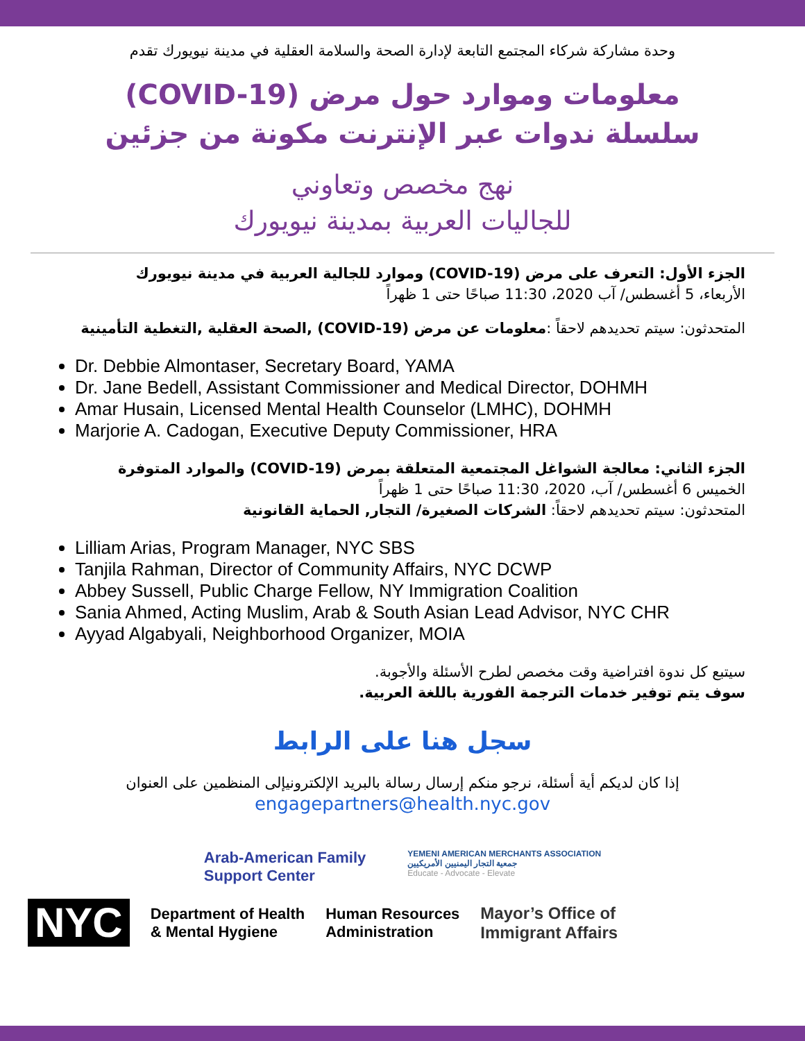وحدة مشاركة شركاء المجتمع التابعة لإدارة الصحة والسلامة العقلية في مدينة نيويورك تقدم
معلومات وموارد حول مرض (COVID-19)
سلسلة ندوات عبر الإنترنت مكونة من جزئين
نهج مخصص وتعاوني
للجاليات العربية بمدينة نيويورك
الجزء الأول: التعرف على مرض (COVID-19) وموارد للجالية العربية في مدينة نيويورك
الأربعاء، 5 أغسطس/ آب 2020، 11:30 صباحًا حتى 1 ظهراً
المتحدثون: سيتم تحديدهم لاحقاً :معلومات عن مرض (COVID-19) ,الصحة العقلية ,التغطية التأمينية
Dr. Debbie Almontaser, Secretary Board, YAMA
Dr. Jane Bedell, Assistant Commissioner and Medical Director, DOHMH
Amar Husain, Licensed Mental Health Counselor (LMHC), DOHMH
Marjorie A. Cadogan, Executive Deputy Commissioner, HRA
الجزء الثاني: معالجة الشواغل المجتمعية المتعلقة بمرض (COVID-19) والموارد المتوفرة
الخميس 6 أغسطس/ آب، 2020، 11:30 صباحًا حتى 1 ظهراً
المتحدثون: سيتم تحديدهم لاحقاً: الشركات الصغيرة/ التجار, الحماية القانونية
Lilliam Arias, Program Manager, NYC SBS
Tanjila Rahman, Director of Community Affairs, NYC DCWP
Abbey Sussell, Public Charge Fellow, NY Immigration Coalition
Sania Ahmed, Acting Muslim, Arab & South Asian Lead Advisor, NYC CHR
Ayyad Algabyali, Neighborhood Organizer, MOIA
سيتبع كل ندوة افتراضية وقت مخصص لطرح الأسئلة والأجوبة.
سوف يتم توفير خدمات الترجمة الفورية باللغة العربية.
سجل هنا على الرابط
إذا كان لديكم أية أسئلة، نرجو منكم إرسال رسالة بالبريد الإلكترونيإلى المنظمين على العنوان
engagepartners@health.nyc.gov
Arab-American Family
Support Center
YEMENI AMERICAN MERCHANTS ASSOCIATION
جمعية التجار اليمنيين الأمريكيين
Educate - Advocate - Elevate
NYC
Department of Health
& Mental Hygiene
Human Resources
Administration
Mayor’s Office of
Immigrant Affairs